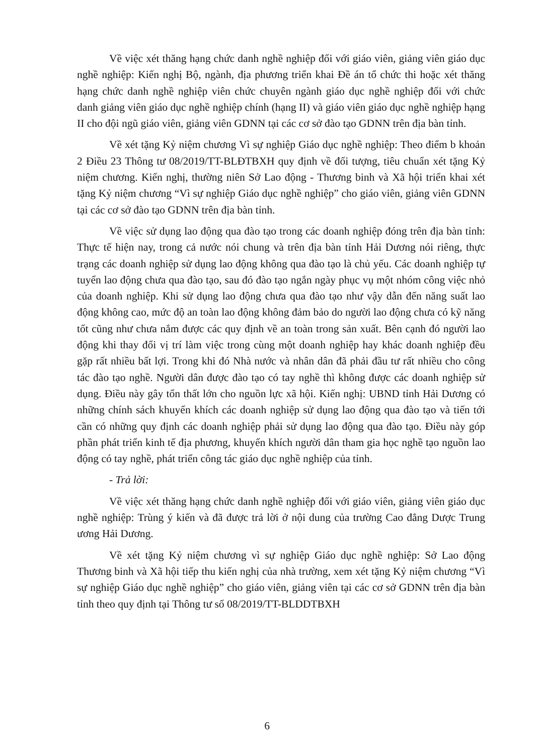Về việc xét thăng hạng chức danh nghề nghiệp đối với giáo viên, giảng viên giáo dục nghề nghiệp: Kiến nghị Bộ, ngành, địa phương triển khai Đề án tổ chức thi hoặc xét thăng hạng chức danh nghề nghiệp viên chức chuyên ngành giáo dục nghề nghiệp đối với chức danh giảng viên giáo dục nghề nghiệp chính (hạng II) và giáo viên giáo dục nghề nghiệp hạng II cho đội ngũ giáo viên, giảng viên GDNN tại các cơ sở đào tạo GDNN trên địa bàn tỉnh.
Về xét tặng Kỷ niệm chương Vì sự nghiệp Giáo dục nghề nghiệp: Theo điểm b khoản 2 Điều 23 Thông tư 08/2019/TT-BLĐTBXH quy định về đối tượng, tiêu chuẩn xét tặng Kỷ niệm chương. Kiến nghị, thường niên Sở Lao động - Thương binh và Xã hội triển khai xét tặng Kỷ niệm chương “Vì sự nghiệp Giáo dục nghề nghiệp” cho giáo viên, giảng viên GDNN tại các cơ sở đào tạo GDNN trên địa bàn tỉnh.
Về việc sử dụng lao động qua đào tạo trong các doanh nghiệp đóng trên địa bàn tỉnh: Thực tế hiện nay, trong cả nước nói chung và trên địa bàn tỉnh Hải Dương nói riêng, thực trạng các doanh nghiệp sử dụng lao động không qua đào tạo là chủ yếu. Các doanh nghiệp tự tuyển lao động chưa qua đào tạo, sau đó đào tạo ngắn ngày phục vụ một nhóm công việc nhỏ của doanh nghiệp. Khi sử dụng lao động chưa qua đào tạo như vậy dẫn đến năng suất lao động không cao, mức độ an toàn lao động không đảm bảo do người lao động chưa có kỹ năng tốt cũng như chưa nắm được các quy định về an toàn trong sản xuất. Bên cạnh đó người lao động khi thay đổi vị trí làm việc trong cùng một doanh nghiệp hay khác doanh nghiệp đều gặp rất nhiều bất lợi. Trong khi đó Nhà nước và nhân dân đã phải đầu tư rất nhiều cho công tác đào tạo nghề. Người dân được đào tạo có tay nghề thì không được các doanh nghiệp sử dụng. Điều này gây tổn thất lớn cho nguồn lực xã hội. Kiến nghị: UBND tỉnh Hải Dương có những chính sách khuyến khích các doanh nghiệp sử dụng lao động qua đào tạo và tiến tới cần có những quy định các doanh nghiệp phải sử dụng lao động qua đào tạo. Điều này góp phần phát triển kinh tế địa phương, khuyến khích người dân tham gia học nghề tạo nguồn lao động có tay nghề, phát triển công tác giáo dục nghề nghiệp của tỉnh.
- Trả lời:
Về việc xét thăng hạng chức danh nghề nghiệp đối với giáo viên, giảng viên giáo dục nghề nghiệp: Trùng ý kiến và đã được trả lời ở nội dung của trường Cao đẳng Dược Trung ương Hải Dương.
Về xét tặng Kỷ niệm chương vì sự nghiệp Giáo dục nghề nghiệp: Sở Lao động Thương binh và Xã hội tiếp thu kiến nghị của nhà trường, xem xét tặng Kỷ niệm chương “Vì sự nghiệp Giáo dục nghề nghiệp” cho giáo viên, giảng viên tại các cơ sở GDNN trên địa bàn tỉnh theo quy định tại Thông tư số 08/2019/TT-BLDDTBXH
6